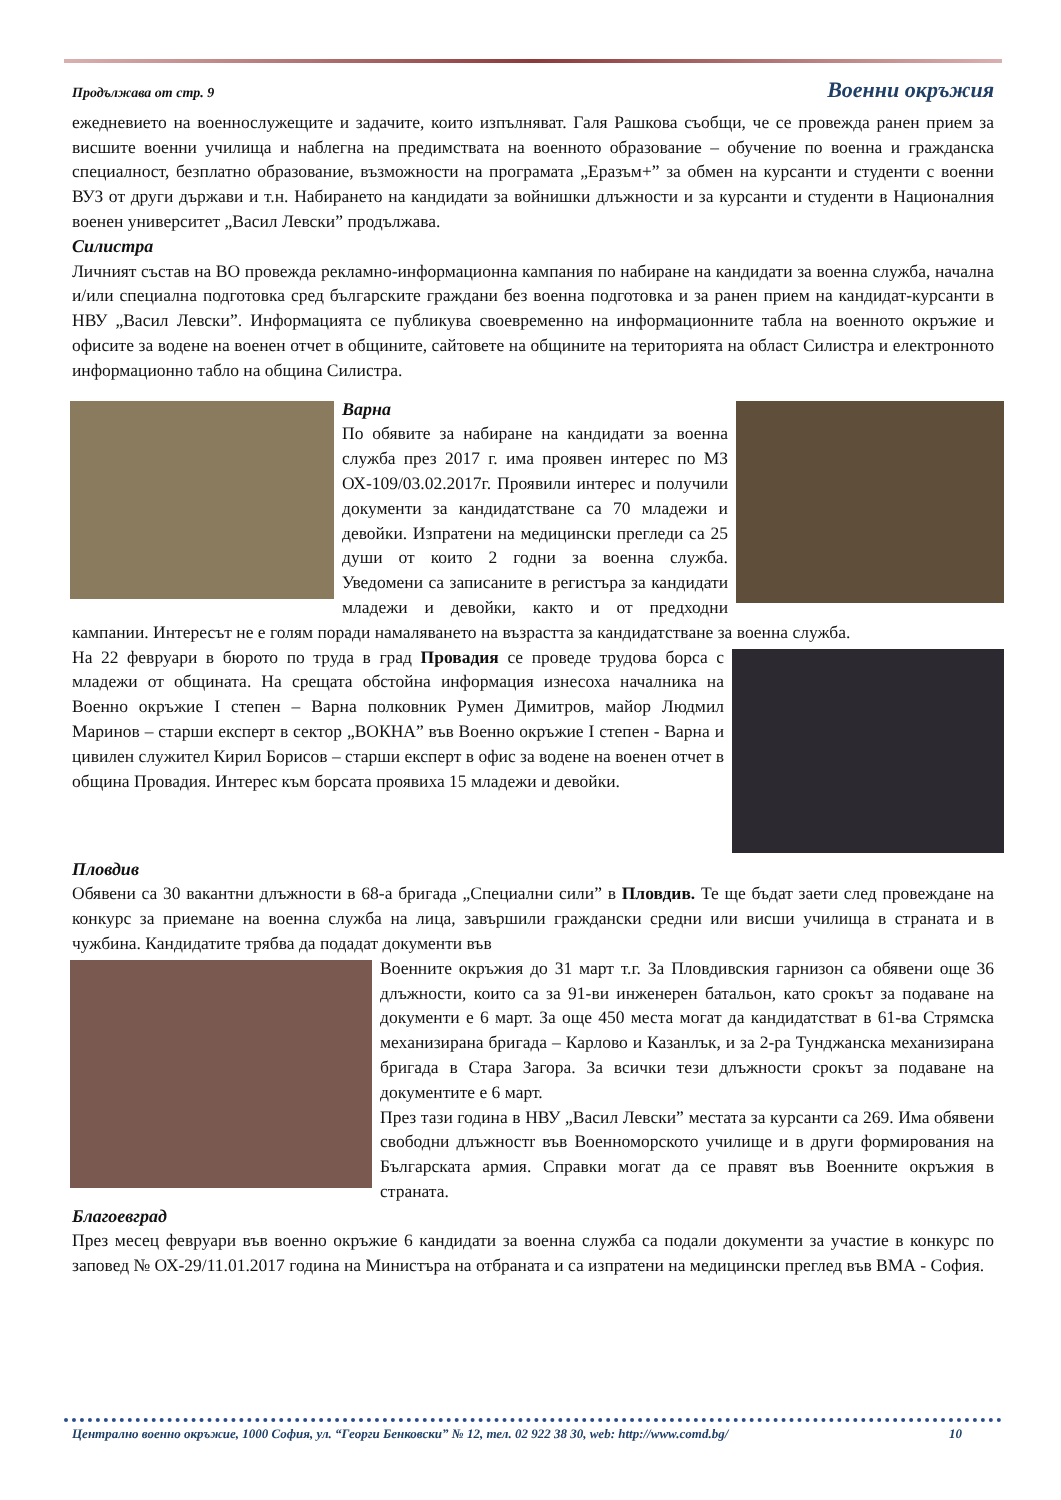Продължава от стр. 9 Военни окръжия
ежедневието на военнослужещите и задачите, които изпълняват. Галя Рашкова съобщи, че се провежда ранен прием за висшите военни училища и наблегна на предимствата на военното образование – обучение по военна и гражданска специалност, безплатно образование, възможности на програмата „Еразъм+” за обмен на курсанти и студенти с военни ВУЗ от други държави и т.н. Набирането на кандидати за войнишки длъжности и за курсанти и студенти в Националния военен университет „Васил Левски” продължава.
Силистра
Личният състав на ВО провежда рекламно-информационна кампания по набиране на кандидати за военна служба, начална и/или специална подготовка сред българските граждани без военна подготовка и за ранен прием на кандидат-курсанти в НВУ „Васил Левски”. Информацията се публикува своевременно на информационните табла на военното окръжие и офисите за водене на военен отчет в общините, сайтовете на общините на територията на област Силистра и електронното информационно табло на община Силистра.
Варна
По обявите за набиране на кандидати за военна служба през 2017 г. има проявен интерес по МЗ ОХ-109/03.02.2017г. Проявили интерес и получили документи за кандидатстване са 70 младежи и девойки. Изпратени на медицински прегледи са 25 души от които 2 годни за военна служба. Уведомени са записаните в регистъра за кандидати младежи и девойки, както и от предходни кампании. Интересът не е голям поради намаляването на възрастта за кандидатстване за военна служба.
На 22 февруари в бюрото по труда в град Провадия се проведе трудова борса с младежи от общината. На срещата обстойна информация изнесоха началника на Военно окръжие I степен – Варна полковник Румен Димитров, майор Людмил Маринов – старши експерт в сектор „ВОКНА” във Военно окръжие I степен - Варна и цивилен служител Кирил Борисов – старши експерт в офис за водене на военен отчет в община Провадия. Интерес към борсата проявиха 15 младежи и девойки.
Пловдив
Обявени са 30 вакантни длъжности в 68-а бригада „Специални сили” в Пловдив. Те ще бъдат заети след провеждане на конкурс за приемане на военна служба на лица, завършили граждански средни или висши училища в страната и в чужбина. Кандидатите трябва да подадат документи във
Военните окръжия до 31 март т.г. За Пловдивския гарнизон са обявени още 36 длъжности, които са за 91-ви инженерен батальон, като срокът за подаване на документи е 6 март. За още 450 места могат да кандидатстват в 61-ва Стрямска механизирана бригада – Карлово и Казанлък, и за 2-ра Тунджанска механизирана бригада в Стара Загора. За всички тези длъжности срокът за подаване на документите е 6 март.
През тази година в НВУ „Васил Левски” местата за курсанти са 269. Има обявени свободни длъжностr във Военноморското училище и в други формирования на Българската армия. Справки могат да се правят във Военните окръжия в страната.
Благоевград
През месец февруари във военно окръжие 6 кандидати за военна служба са подали документи за участие в конкурс по заповед № ОХ-29/11.01.2017 година на Министъра на отбраната и са изпратени на медицински преглед във ВМА - София.
Централно военно окръжие, 1000 София, ул. “Георги Бенковски” № 12, тел. 02 922 38 30, web: http://www.comd.bg/ 10